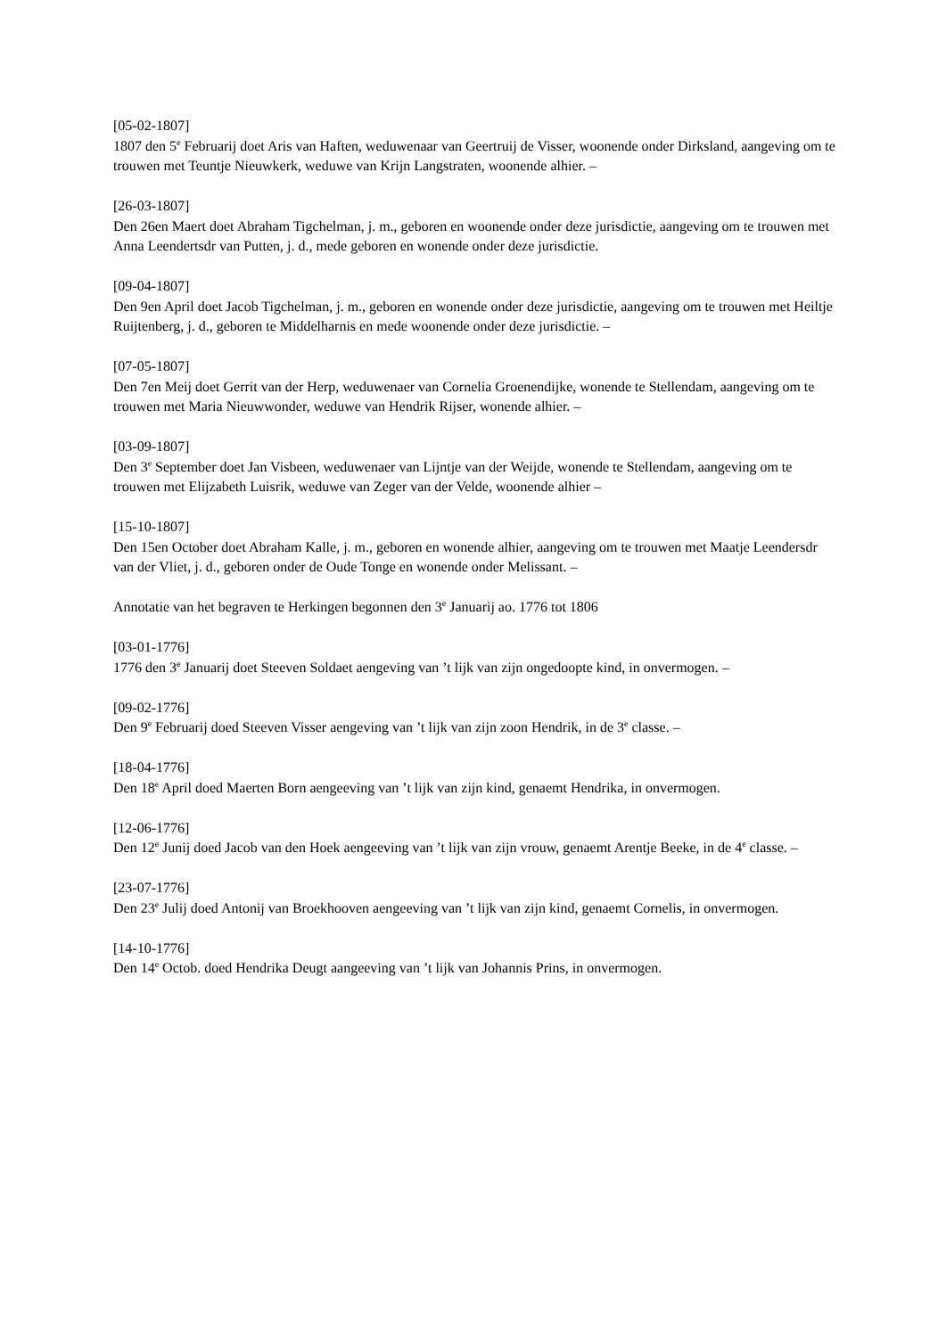[05-02-1807]
1807 den 5<sup>e</sup> Februarij doet Aris van Haften, weduwenaar van Geertruij de Visser, woonende onder Dirksland, aangeving om te trouwen met Teuntje Nieuwkerk, weduwe van Krijn Langstraten, woonende alhier. –
[26-03-1807]
Den 26en Maert doet Abraham Tigchelman, j. m., geboren en woonende onder deze jurisdictie, aangeving om te trouwen met Anna Leendertsdr van Putten, j. d., mede geboren en wonende onder deze jurisdictie.
[09-04-1807]
Den 9en April doet Jacob Tigchelman, j. m., geboren en wonende onder deze jurisdictie, aangeving om te trouwen met Heiltje Ruijtenberg, j. d., geboren te Middelharnis en mede woonende onder deze jurisdictie. –
[07-05-1807]
Den 7en Meij doet Gerrit van der Herp, weduwenaer van Cornelia Groenendijke, wonende te Stellendam, aangeving om te trouwen met Maria Nieuwwonder, weduwe van Hendrik Rijser, wonende alhier. –
[03-09-1807]
Den 3<sup>e</sup> September doet Jan Visbeen, weduwenaer van Lijntje van der Weijde, wonende te Stellendam, aangeving om te trouwen met Elijzabeth Luisrik, weduwe van Zeger van der Velde, woonende alhier –
[15-10-1807]
Den 15en October doet Abraham Kalle, j. m., geboren en wonende alhier, aangeving om te trouwen met Maatje Leendersdr van der Vliet, j. d., geboren onder de Oude Tonge en wonende onder Melissant. –
Annotatie van het begraven te Herkingen begonnen den 3<sup>e</sup> Januarij ao. 1776 tot 1806
[03-01-1776]
1776 den 3<sup>e</sup> Januarij doet Steeven Soldaet aengeving van ’t lijk van zijn ongedoopte kind, in onvermogen. –
[09-02-1776]
Den 9<sup>e</sup> Februarij doed Steeven Visser aengeving van ’t lijk van zijn zoon Hendrik, in de 3<sup>e</sup> classe. –
[18-04-1776]
Den 18<sup>e</sup> April doed Maerten Born aengeeving van ’t lijk van zijn kind, genaemt Hendrika, in onvermogen.
[12-06-1776]
Den 12<sup>e</sup> Junij doed Jacob van den Hoek aengeeving van ’t lijk van zijn vrouw, genaemt Arentje Beeke, in de 4<sup>e</sup> classe. –
[23-07-1776]
Den 23<sup>e</sup> Julij doed Antonij van Broekhooven aengeeving van ’t lijk van zijn kind, genaemt Cornelis, in onvermogen.
[14-10-1776]
Den 14<sup>e</sup> Octob. doed Hendrika Deugt aangeeving van ’t lijk van Johannis Prins, in onvermogen.